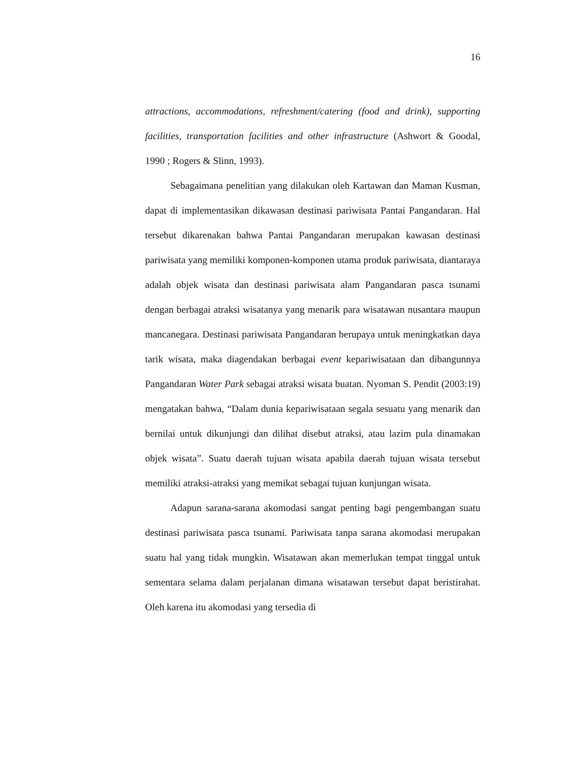16
attractions, accommodations, refreshment/catering (food and drink), supporting facilities, transportation facilities and other infrastructure (Ashwort & Goodal, 1990 ; Rogers & Slinn, 1993).
Sebagaimana penelitian yang dilakukan oleh Kartawan dan Maman Kusman, dapat di implementasikan dikawasan destinasi pariwisata Pantai Pangandaran. Hal tersebut dikarenakan bahwa Pantai Pangandaran merupakan kawasan destinasi pariwisata yang memiliki komponen-komponen utama produk pariwisata, diantaraya adalah objek wisata dan destinasi pariwisata alam Pangandaran pasca tsunami dengan berbagai atraksi wisatanya yang menarik para wisatawan nusantara maupun mancanegara. Destinasi pariwisata Pangandaran berupaya untuk meningkatkan daya tarik wisata, maka diagendakan berbagai event kepariwisataan dan dibangunnya Pangandaran Water Park sebagai atraksi wisata buatan. Nyoman S. Pendit (2003:19) mengatakan bahwa, “Dalam dunia kepariwisataan segala sesuatu yang menarik dan bernilai untuk dikunjungi dan dilihat disebut atraksi, atau lazim pula dinamakan objek wisata”. Suatu daerah tujuan wisata apabila daerah tujuan wisata tersebut memiliki atraksi-atraksi yang memikat sebagai tujuan kunjungan wisata.
Adapun sarana-sarana akomodasi sangat penting bagi pengembangan suatu destinasi pariwisata pasca tsunami. Pariwisata tanpa sarana akomodasi merupakan suatu hal yang tidak mungkin. Wisatawan akan memerlukan tempat tinggal untuk sementara selama dalam perjalanan dimana wisatawan tersebut dapat beristirahat. Oleh karena itu akomodasi yang tersedia di